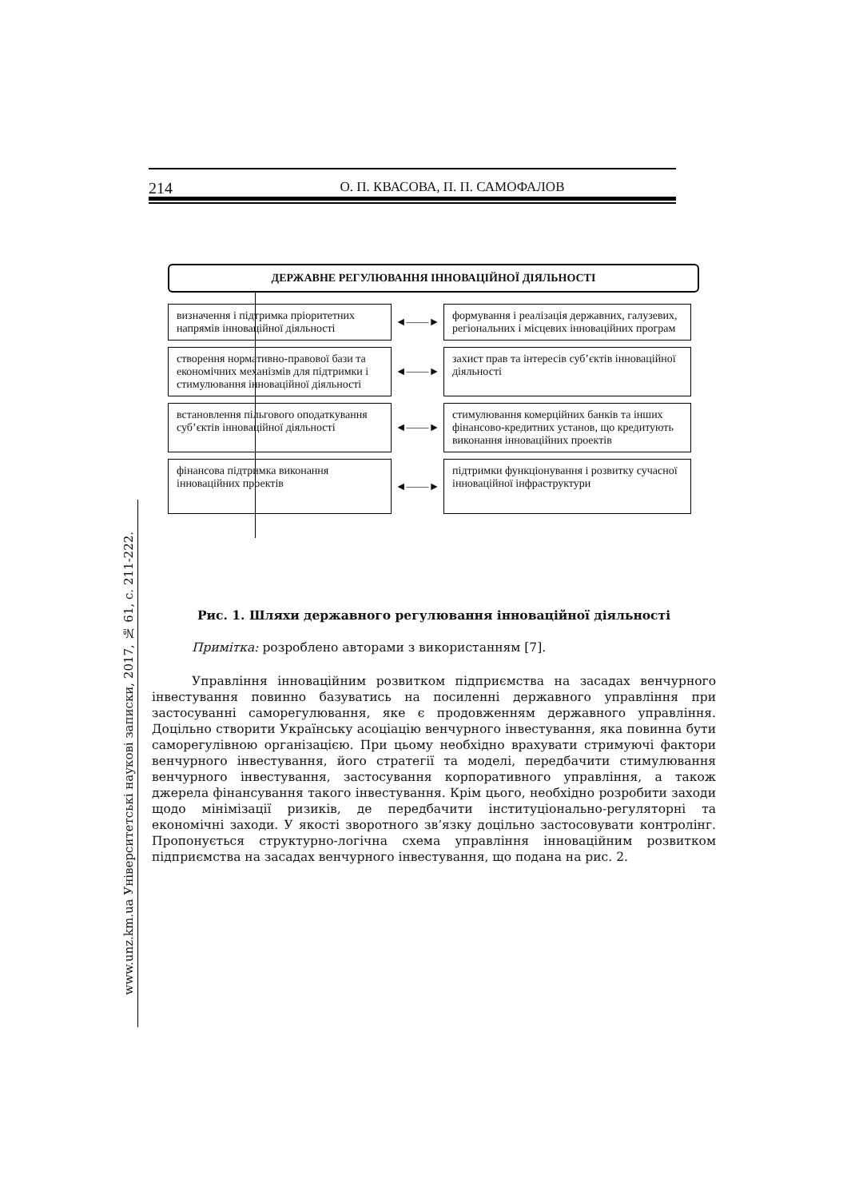214 О. П. КВАСОВА, П. П. САМОФАЛОВ
www.unz.km.ua Університетські наукові записки, 2017, № 61, с. 211-222.
ДЕРЖАВНЕ РЕГУЛЮВАННЯ ІННОВАЦІЙНОЇ ДІЯЛЬНОСТІ
визначення і підтримка пріоритетних напрямів інноваційної діяльності
◄——►
формування і реалізація державних, галузевих, регіональних і місцевих інноваційних програм
створення нормативно-правової бази та економічних механізмів для підтримки і стимулювання інноваційної діяльності
◄——►
захист прав та інтересів суб’єктів інноваційної діяльності
встановлення пільгового оподаткування суб’єктів інноваційної діяльності
◄——►
стимулювання комерційних банків та інших фінансово-кредитних установ, що кредитують виконання інноваційних проектів
фінансова підтримка виконання інноваційних проектів
◄——►
підтримки функціонування і розвитку сучасної інноваційної інфраструктури
Рис. 1. Шляхи державного регулювання інноваційної діяльності
Примітка: розроблено авторами з використанням [7].
Управління інноваційним розвитком підприємства на засадах венчурного інвестування повинно базуватись на посиленні державного управління при застосуванні саморегулювання, яке є продовженням державного управління. Доцільно створити Українську асоціацію венчурного інвестування, яка повинна бути саморегулівною організацією. При цьому необхідно врахувати стримуючі фактори венчурного інвестування, його стратегії та моделі, передбачити стимулювання венчурного інвестування, застосування корпоративного управління, а також джерела фінансування такого інвестування. Крім цього, необхідно розробити заходи щодо мінімізації ризиків, де передбачити інституціонально-регуляторні та економічні заходи. У якості зворотного зв’язку доцільно застосовувати контролінг. Пропонується структурно-логічна схема управління інноваційним розвитком підприємства на засадах венчурного інвестування, що подана на рис. 2.